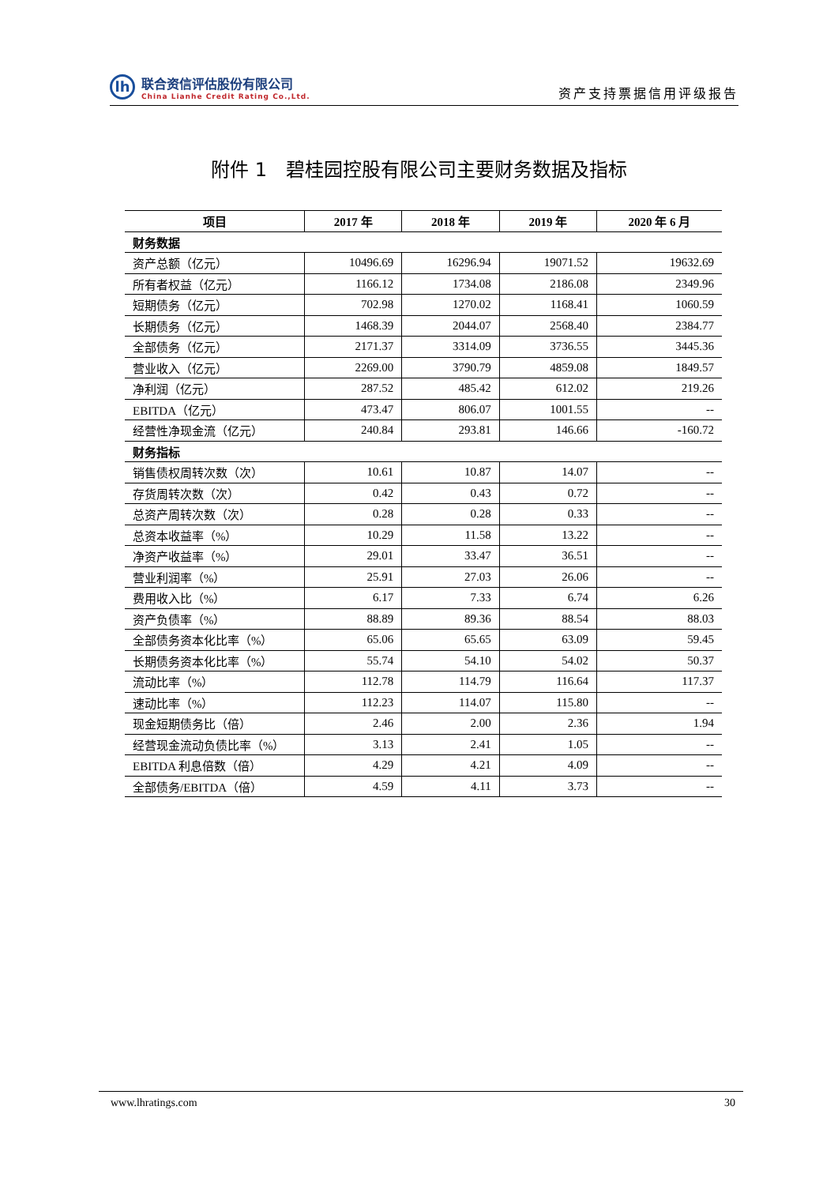lh
联合资信评估股份有限公司
China Lianhe Credit Rating Co.,Ltd.
资产支持票据信用评级报告
附件 1　碧桂园控股有限公司主要财务数据及指标
| 项目 | 2017 年 | 2018 年 | 2019 年 | 2020 年 6 月 |
| --- | --- | --- | --- | --- |
| 财务数据 | | | | |
| 资产总额（亿元） | 10496.69 | 16296.94 | 19071.52 | 19632.69 |
| 所有者权益（亿元） | 1166.12 | 1734.08 | 2186.08 | 2349.96 |
| 短期债务（亿元） | 702.98 | 1270.02 | 1168.41 | 1060.59 |
| 长期债务（亿元） | 1468.39 | 2044.07 | 2568.40 | 2384.77 |
| 全部债务（亿元） | 2171.37 | 3314.09 | 3736.55 | 3445.36 |
| 营业收入（亿元） | 2269.00 | 3790.79 | 4859.08 | 1849.57 |
| 净利润（亿元） | 287.52 | 485.42 | 612.02 | 219.26 |
| EBITDA（亿元） | 473.47 | 806.07 | 1001.55 | -- |
| 经营性净现金流（亿元） | 240.84 | 293.81 | 146.66 | -160.72 |
| 财务指标 | | | | |
| 销售债权周转次数（次） | 10.61 | 10.87 | 14.07 | -- |
| 存货周转次数（次） | 0.42 | 0.43 | 0.72 | -- |
| 总资产周转次数（次） | 0.28 | 0.28 | 0.33 | -- |
| 总资本收益率（%） | 10.29 | 11.58 | 13.22 | -- |
| 净资产收益率（%） | 29.01 | 33.47 | 36.51 | -- |
| 营业利润率（%） | 25.91 | 27.03 | 26.06 | -- |
| 费用收入比（%） | 6.17 | 7.33 | 6.74 | 6.26 |
| 资产负债率（%） | 88.89 | 89.36 | 88.54 | 88.03 |
| 全部债务资本化比率（%） | 65.06 | 65.65 | 63.09 | 59.45 |
| 长期债务资本化比率（%） | 55.74 | 54.10 | 54.02 | 50.37 |
| 流动比率（%） | 112.78 | 114.79 | 116.64 | 117.37 |
| 速动比率（%） | 112.23 | 114.07 | 115.80 | -- |
| 现金短期债务比（倍） | 2.46 | 2.00 | 2.36 | 1.94 |
| 经营现金流动负债比率（%） | 3.13 | 2.41 | 1.05 | -- |
| EBITDA 利息倍数（倍） | 4.29 | 4.21 | 4.09 | -- |
| 全部债务/EBITDA（倍） | 4.59 | 4.11 | 3.73 | -- |
www.lhratings.com 30